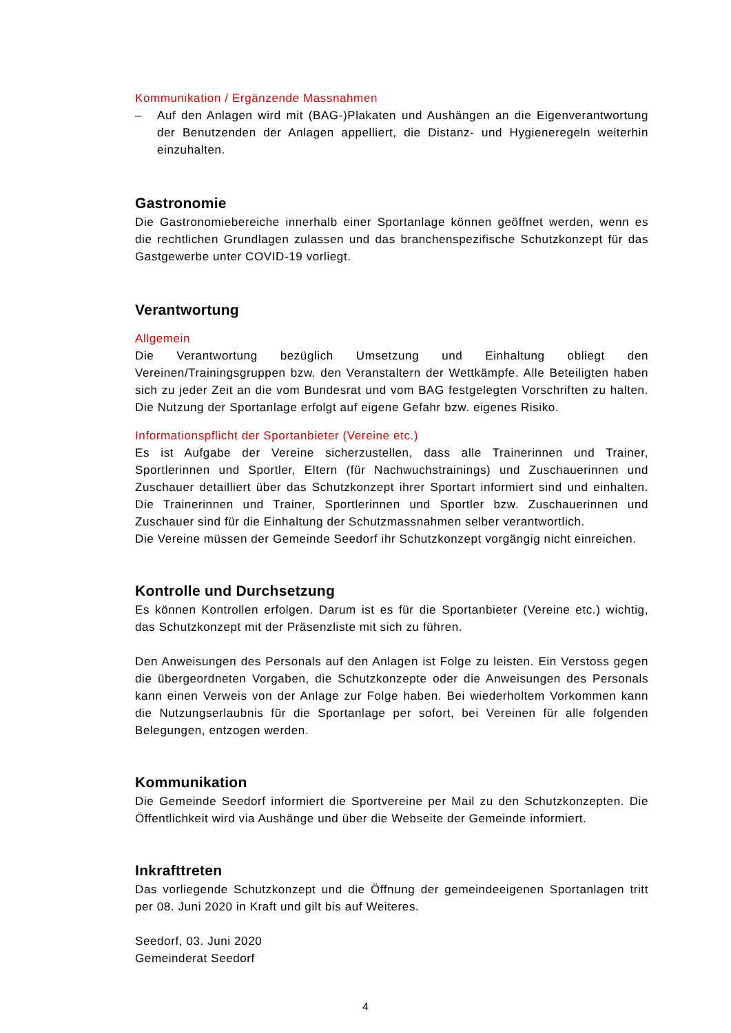Kommunikation / Ergänzende Massnahmen
– Auf den Anlagen wird mit (BAG-)Plakaten und Aushängen an die Eigenverantwortung der Benutzenden der Anlagen appelliert, die Distanz- und Hygieneregeln weiterhin einzuhalten.
Gastronomie
Die Gastronomiebereiche innerhalb einer Sportanlage können geöffnet werden, wenn es die rechtlichen Grundlagen zulassen und das branchenspezifische Schutzkonzept für das Gastgewerbe unter COVID-19 vorliegt.
Verantwortung
Allgemein
Die Verantwortung bezüglich Umsetzung und Einhaltung obliegt den Vereinen/Trainingsgruppen bzw. den Veranstaltern der Wettkämpfe. Alle Beteiligten haben sich zu jeder Zeit an die vom Bundesrat und vom BAG festgelegten Vorschriften zu halten. Die Nutzung der Sportanlage erfolgt auf eigene Gefahr bzw. eigenes Risiko.
Informationspflicht der Sportanbieter (Vereine etc.)
Es ist Aufgabe der Vereine sicherzustellen, dass alle Trainerinnen und Trainer, Sportlerinnen und Sportler, Eltern (für Nachwuchstrainings) und Zuschauerinnen und Zuschauer detailliert über das Schutzkonzept ihrer Sportart informiert sind und einhalten. Die Trainerinnen und Trainer, Sportlerinnen und Sportler bzw. Zuschauerinnen und Zuschauer sind für die Einhaltung der Schutzmassnahmen selber verantwortlich.
Die Vereine müssen der Gemeinde Seedorf ihr Schutzkonzept vorgängig nicht einreichen.
Kontrolle und Durchsetzung
Es können Kontrollen erfolgen. Darum ist es für die Sportanbieter (Vereine etc.) wichtig, das Schutzkonzept mit der Präsenzliste mit sich zu führen.
Den Anweisungen des Personals auf den Anlagen ist Folge zu leisten. Ein Verstoss gegen die übergeordneten Vorgaben, die Schutzkonzepte oder die Anweisungen des Personals kann einen Verweis von der Anlage zur Folge haben. Bei wiederholtem Vorkommen kann die Nutzungserlaubnis für die Sportanlage per sofort, bei Vereinen für alle folgenden Belegungen, entzogen werden.
Kommunikation
Die Gemeinde Seedorf informiert die Sportvereine per Mail zu den Schutzkonzepten. Die Öffentlichkeit wird via Aushänge und über die Webseite der Gemeinde informiert.
Inkrafttreten
Das vorliegende Schutzkonzept und die Öffnung der gemeindeeigenen Sportanlagen tritt per 08. Juni 2020 in Kraft und gilt bis auf Weiteres.
Seedorf, 03. Juni 2020
Gemeinderat Seedorf
4